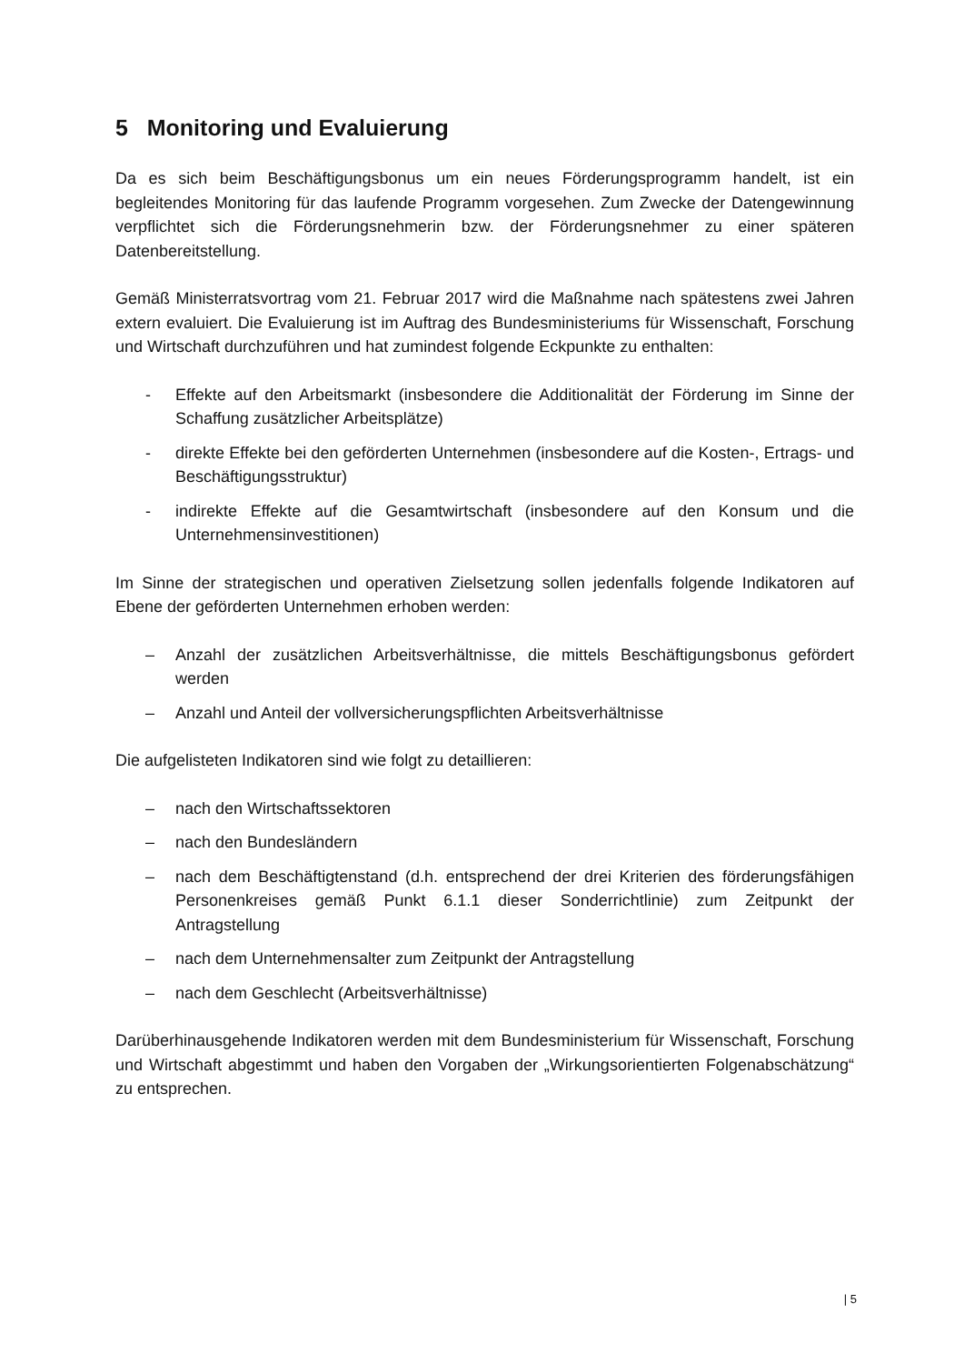5 Monitoring und Evaluierung
Da es sich beim Beschäftigungsbonus um ein neues Förderungsprogramm handelt, ist ein begleitendes Monitoring für das laufende Programm vorgesehen. Zum Zwecke der Datengewinnung verpflichtet sich die Förderungsnehmerin bzw. der Förderungsnehmer zu einer späteren Datenbereitstellung.
Gemäß Ministerratsvortrag vom 21. Februar 2017 wird die Maßnahme nach spätestens zwei Jahren extern evaluiert. Die Evaluierung ist im Auftrag des Bundesministeriums für Wissenschaft, Forschung und Wirtschaft durchzuführen und hat zumindest folgende Eckpunkte zu enthalten:
- Effekte auf den Arbeitsmarkt (insbesondere die Additionalität der Förderung im Sinne der Schaffung zusätzlicher Arbeitsplätze)
- direkte Effekte bei den geförderten Unternehmen (insbesondere auf die Kosten-, Ertrags- und Beschäftigungsstruktur)
- indirekte Effekte auf die Gesamtwirtschaft (insbesondere auf den Konsum und die Unternehmensinvestitionen)
Im Sinne der strategischen und operativen Zielsetzung sollen jedenfalls folgende Indikatoren auf Ebene der geförderten Unternehmen erhoben werden:
– Anzahl der zusätzlichen Arbeitsverhältnisse, die mittels Beschäftigungsbonus gefördert werden
– Anzahl und Anteil der vollversicherungspflichten Arbeitsverhältnisse
Die aufgelisteten Indikatoren sind wie folgt zu detaillieren:
– nach den Wirtschaftssektoren
– nach den Bundesländern
– nach dem Beschäftigtenstand (d.h. entsprechend der drei Kriterien des förderungsfähigen Personenkreises gemäß Punkt 6.1.1 dieser Sonderrichtlinie) zum Zeitpunkt der Antragstellung
– nach dem Unternehmensalter zum Zeitpunkt der Antragstellung
– nach dem Geschlecht (Arbeitsverhältnisse)
Darüberhinausgehende Indikatoren werden mit dem Bundesministerium für Wissenschaft, Forschung und Wirtschaft abgestimmt und haben den Vorgaben der „Wirkungsorientierten Folgenabschätzung“ zu entsprechen.
| 5